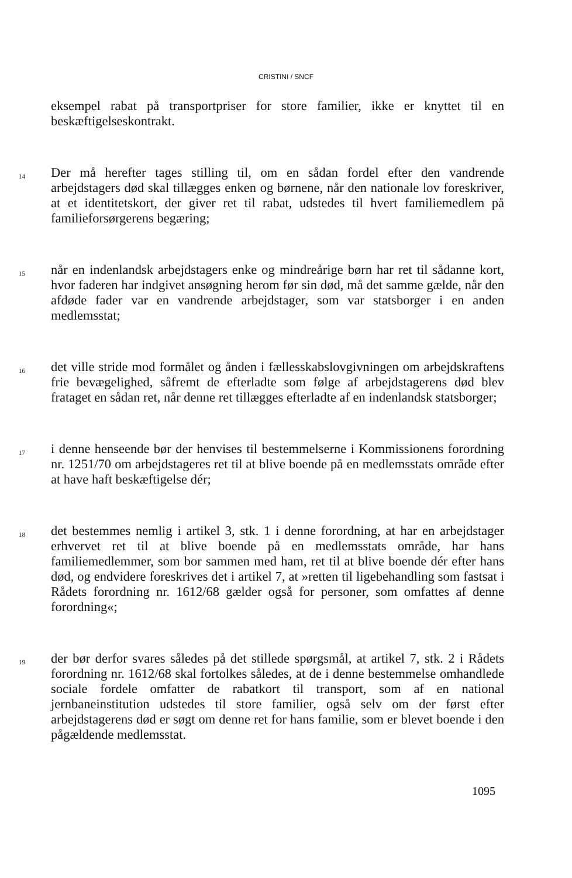CRISTINI / SNCF
eksempel rabat på transportpriser for store familier, ikke er knyttet til en beskæftigelseskontrakt.
14
Der må herefter tages stilling til, om en sådan fordel efter den vandrende arbejdstagers død skal tillægges enken og børnene, når den nationale lov foreskriver, at et identitetskort, der giver ret til rabat, udstedes til hvert familiemedlem på familieforsørgerens begæring;
15
når en indenlandsk arbejdstagers enke og mindreårige børn har ret til sådanne kort, hvor faderen har indgivet ansøgning herom før sin død, må det samme gælde, når den afdøde fader var en vandrende arbejdstager, som var statsborger i en anden medlemsstat;
16
det ville stride mod formålet og ånden i fællesskabslovgivningen om arbejdskraftens frie bevægelighed, såfremt de efterladte som følge af arbejdstagerens død blev frataget en sådan ret, når denne ret tillægges efterladte af en indenlandsk statsborger;
17
i denne henseende bør der henvises til bestemmelserne i Kommissionens forordning nr. 1251/70 om arbejdstageres ret til at blive boende på en medlemsstats område efter at have haft beskæftigelse dér;
18
det bestemmes nemlig i artikel 3, stk. 1 i denne forordning, at har en arbejdstager erhvervet ret til at blive boende på en medlemsstats område, har hans familiemedlemmer, som bor sammen med ham, ret til at blive boende dér efter hans død, og endvidere foreskrives det i artikel 7, at »retten til ligebehandling som fastsat i Rådets forordning nr. 1612/68 gælder også for personer, som omfattes af denne forordning«;
19
der bør derfor svares således på det stillede spørgsmål, at artikel 7, stk. 2 i Rådets forordning nr. 1612/68 skal fortolkes således, at de i denne bestemmelse omhandlede sociale fordele omfatter de rabatkort til transport, som af en national jernbaneinstitution udstedes til store familier, også selv om der først efter arbejdstagerens død er søgt om denne ret for hans familie, som er blevet boende i den pågældende medlemsstat.
1095